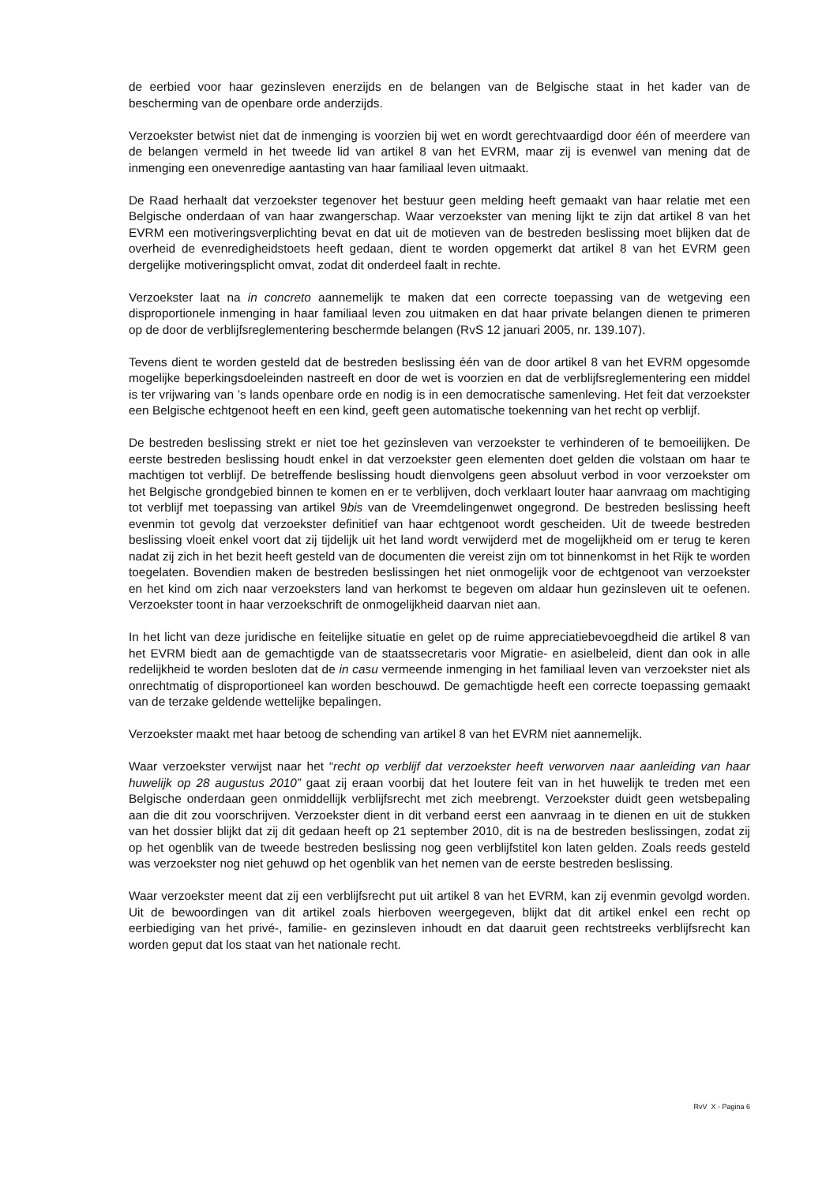de eerbied voor haar gezinsleven enerzijds en de belangen van de Belgische staat in het kader van de bescherming van de openbare orde anderzijds.
Verzoekster betwist niet dat de inmenging is voorzien bij wet en wordt gerechtvaardigd door één of meerdere van de belangen vermeld in het tweede lid van artikel 8 van het EVRM, maar zij is evenwel van mening dat de inmenging een onevenredige aantasting van haar familiaal leven uitmaakt.
De Raad herhaalt dat verzoekster tegenover het bestuur geen melding heeft gemaakt van haar relatie met een Belgische onderdaan of van haar zwangerschap. Waar verzoekster van mening lijkt te zijn dat artikel 8 van het EVRM een motiveringsverplichting bevat en dat uit de motieven van de bestreden beslissing moet blijken dat de overheid de evenredigheidstoets heeft gedaan, dient te worden opgemerkt dat artikel 8 van het EVRM geen dergelijke motiveringsplicht omvat, zodat dit onderdeel faalt in rechte.
Verzoekster laat na in concreto aannemelijk te maken dat een correcte toepassing van de wetgeving een disproportionele inmenging in haar familiaal leven zou uitmaken en dat haar private belangen dienen te primeren op de door de verblijfsreglementering beschermde belangen (RvS 12 januari 2005, nr. 139.107).
Tevens dient te worden gesteld dat de bestreden beslissing één van de door artikel 8 van het EVRM opgesomde mogelijke beperkingsdoeleinden nastreeft en door de wet is voorzien en dat de verblijfsreglementering een middel is ter vrijwaring van ’s lands openbare orde en nodig is in een democratische samenleving. Het feit dat verzoekster een Belgische echtgenoot heeft en een kind, geeft geen automatische toekenning van het recht op verblijf.
De bestreden beslissing strekt er niet toe het gezinsleven van verzoekster te verhinderen of te bemoeilijken. De eerste bestreden beslissing houdt enkel in dat verzoekster geen elementen doet gelden die volstaan om haar te machtigen tot verblijf. De betreffende beslissing houdt dienvolgens geen absoluut verbod in voor verzoekster om het Belgische grondgebied binnen te komen en er te verblijven, doch verklaart louter haar aanvraag om machtiging tot verblijf met toepassing van artikel 9bis van de Vreemdelingenwet ongegrond. De bestreden beslissing heeft evenmin tot gevolg dat verzoekster definitief van haar echtgenoot wordt gescheiden. Uit de tweede bestreden beslissing vloeit enkel voort dat zij tijdelijk uit het land wordt verwijderd met de mogelijkheid om er terug te keren nadat zij zich in het bezit heeft gesteld van de documenten die vereist zijn om tot binnenkomst in het Rijk te worden toegelaten. Bovendien maken de bestreden beslissingen het niet onmogelijk voor de echtgenoot van verzoekster en het kind om zich naar verzoeksters land van herkomst te begeven om aldaar hun gezinsleven uit te oefenen. Verzoekster toont in haar verzoekschrift de onmogelijkheid daarvan niet aan.
In het licht van deze juridische en feitelijke situatie en gelet op de ruime appreciatiebevoegdheid die artikel 8 van het EVRM biedt aan de gemachtigde van de staatssecretaris voor Migratie- en asielbeleid, dient dan ook in alle redelijkheid te worden besloten dat de in casu vermeende inmenging in het familiaal leven van verzoekster niet als onrechtmatig of disproportioneel kan worden beschouwd. De gemachtigde heeft een correcte toepassing gemaakt van de terzake geldende wettelijke bepalingen.
Verzoekster maakt met haar betoog de schending van artikel 8 van het EVRM niet aannemelijk.
Waar verzoekster verwijst naar het “recht op verblijf dat verzoekster heeft verworven naar aanleiding van haar huwelijk op 28 augustus 2010” gaat zij eraan voorbij dat het loutere feit van in het huwelijk te treden met een Belgische onderdaan geen onmiddellijk verblijfsrecht met zich meebrengt. Verzoekster duidt geen wetsbepaling aan die dit zou voorschrijven. Verzoekster dient in dit verband eerst een aanvraag in te dienen en uit de stukken van het dossier blijkt dat zij dit gedaan heeft op 21 september 2010, dit is na de bestreden beslissingen, zodat zij op het ogenblik van de tweede bestreden beslissing nog geen verblijfstitel kon laten gelden. Zoals reeds gesteld was verzoekster nog niet gehuwd op het ogenblik van het nemen van de eerste bestreden beslissing.
Waar verzoekster meent dat zij een verblijfsrecht put uit artikel 8 van het EVRM, kan zij evenmin gevolgd worden. Uit de bewoordingen van dit artikel zoals hierboven weergegeven, blijkt dat dit artikel enkel een recht op eerbiediging van het privé-, familie- en gezinsleven inhoudt en dat daaruit geen rechtstreeks verblijfsrecht kan worden geput dat los staat van het nationale recht.
RvV X - Pagina 6